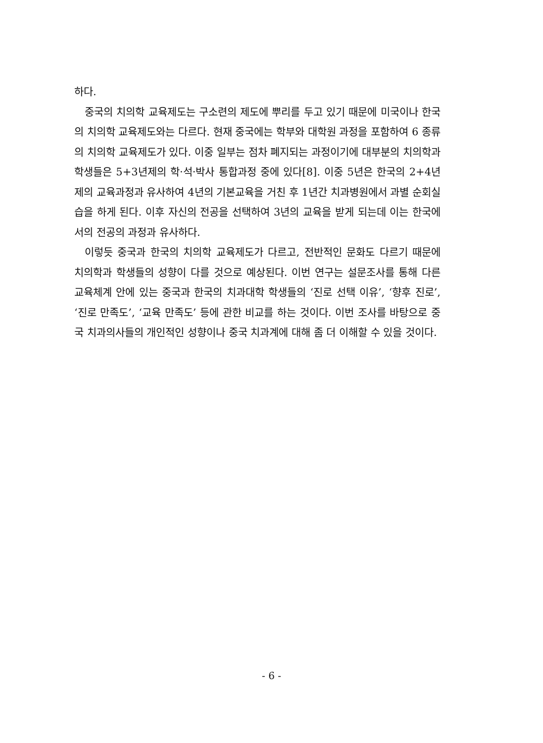하다.
중국의 치의학 교육제도는 구소련의 제도에 뿌리를 두고 있기 때문에 미국이나 한국의 치의학 교육제도와는 다르다. 현재 중국에는 학부와 대학원 과정을 포함하여 6 종류의 치의학 교육제도가 있다. 이중 일부는 점차 폐지되는 과정이기에 대부분의 치의학과 학생들은 5+3년제의 학·석·박사 통합과정 중에 있다[8]. 이중 5년은 한국의 2+4년제의 교육과정과 유사하여 4년의 기본교육을 거친 후 1년간 치과병원에서 과별 순회실습을 하게 된다. 이후 자신의 전공을 선택하여 3년의 교육을 받게 되는데 이는 한국에서의 전공의 과정과 유사하다.
이렇듯 중국과 한국의 치의학 교육제도가 다르고, 전반적인 문화도 다르기 때문에 치의학과 학생들의 성향이 다를 것으로 예상된다. 이번 연구는 설문조사를 통해 다른 교육체계 안에 있는 중국과 한국의 치과대학 학생들의 ‘진로 선택 이유’, ‘향후 진로’, ‘진로 만족도’, ‘교육 만족도’ 등에 관한 비교를 하는 것이다. 이번 조사를 바탕으로 중국 치과의사들의 개인적인 성향이나 중국 치과계에 대해 좀 더 이해할 수 있을 것이다.
- 6 -